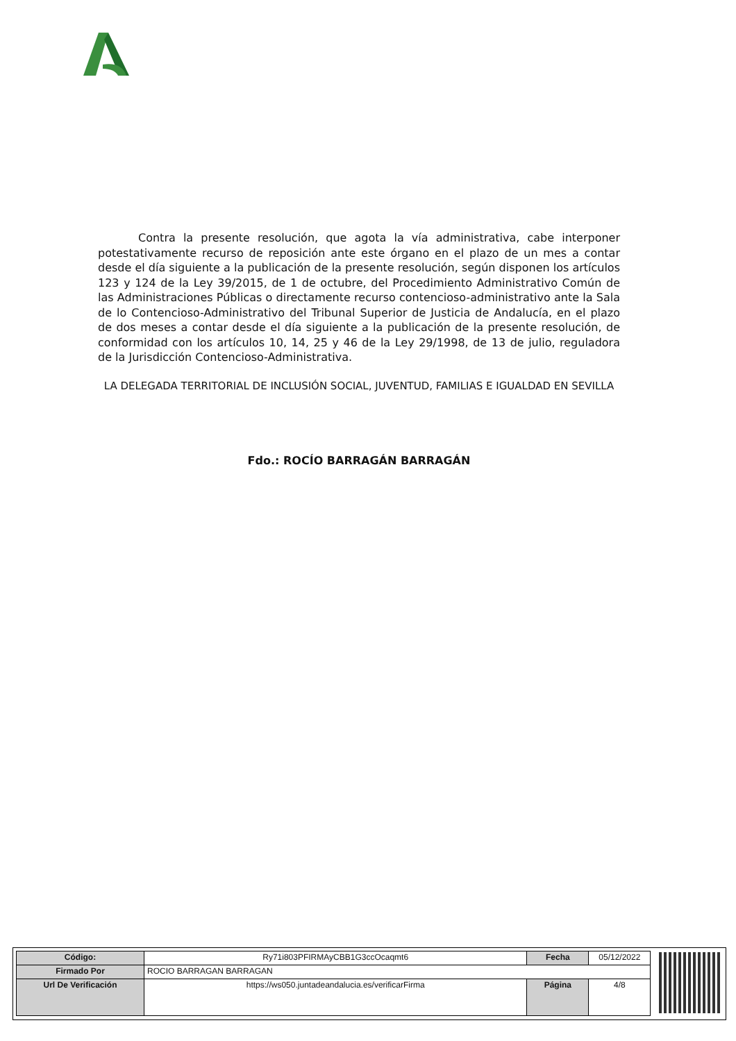Contra la presente resolución, que agota la vía administrativa, cabe interponer potestativamente recurso de reposición ante este órgano en el plazo de un mes a contar desde el día siguiente a la publicación de la presente resolución, según disponen los artículos 123 y 124 de la Ley 39/2015, de 1 de octubre, del Procedimiento Administrativo Común de las Administraciones Públicas o directamente recurso contencioso-administrativo ante la Sala de lo Contencioso-Administrativo del Tribunal Superior de Justicia de Andalucía, en el plazo de dos meses a contar desde el día siguiente a la publicación de la presente resolución, de conformidad con los artículos 10, 14, 25 y 46 de la Ley 29/1998, de 13 de julio, reguladora de la Jurisdicción Contencioso-Administrativa.
LA DELEGADA TERRITORIAL DE INCLUSIÓN SOCIAL, JUVENTUD, FAMILIAS E IGUALDAD EN SEVILLA
Fdo.: ROCÍO BARRAGÁN BARRAGÁN
| Código: | Ry71i803PFIRMAyCBB1G3ccOcaqmt6 | Fecha | 05/12/2022 |
| Firmado Por | ROCIO BARRAGAN BARRAGAN | | |
| Url De Verificación | https://ws050.juntadeandalucia.es/verificarFirma | Página | 4/8 |